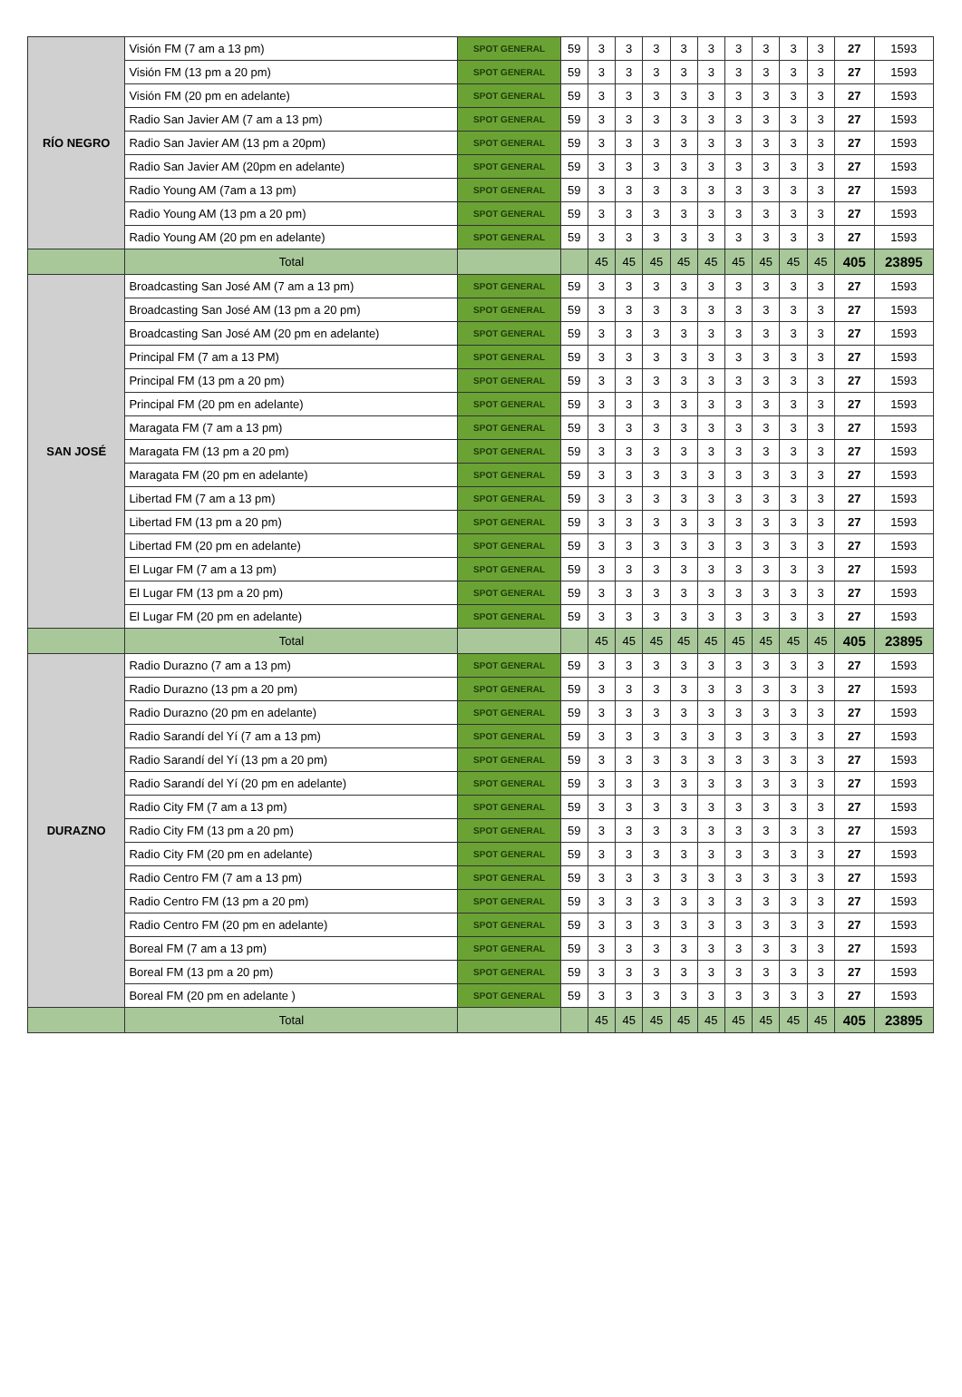| RÍO NEGRO | Visión FM (7 am a 13 pm) | SPOT GENERAL | 59 | 3 | 3 | 3 | 3 | 3 | 3 | 3 | 3 | 3 | 27 | 1593 |
| | Visión FM (13 pm a 20 pm) | SPOT GENERAL | 59 | 3 | 3 | 3 | 3 | 3 | 3 | 3 | 3 | 3 | 27 | 1593 |
| | Visión FM (20 pm en adelante) | SPOT GENERAL | 59 | 3 | 3 | 3 | 3 | 3 | 3 | 3 | 3 | 3 | 27 | 1593 |
| | Radio San Javier AM (7 am a 13 pm) | SPOT GENERAL | 59 | 3 | 3 | 3 | 3 | 3 | 3 | 3 | 3 | 3 | 27 | 1593 |
| | Radio San Javier AM (13 pm a 20pm) | SPOT GENERAL | 59 | 3 | 3 | 3 | 3 | 3 | 3 | 3 | 3 | 3 | 27 | 1593 |
| | Radio San Javier AM (20pm en adelante) | SPOT GENERAL | 59 | 3 | 3 | 3 | 3 | 3 | 3 | 3 | 3 | 3 | 27 | 1593 |
| | Radio Young AM (7am a 13 pm) | SPOT GENERAL | 59 | 3 | 3 | 3 | 3 | 3 | 3 | 3 | 3 | 3 | 27 | 1593 |
| | Radio Young AM (13 pm a 20 pm) | SPOT GENERAL | 59 | 3 | 3 | 3 | 3 | 3 | 3 | 3 | 3 | 3 | 27 | 1593 |
| | Radio Young AM (20 pm en adelante) | SPOT GENERAL | 59 | 3 | 3 | 3 | 3 | 3 | 3 | 3 | 3 | 3 | 27 | 1593 |
| | Total | | | 45 | 45 | 45 | 45 | 45 | 45 | 45 | 45 | 45 | 405 | 23895 |
| SAN JOSÉ | Broadcasting San José AM (7 am a 13 pm) | SPOT GENERAL | 59 | 3 | 3 | 3 | 3 | 3 | 3 | 3 | 3 | 3 | 27 | 1593 |
| | Broadcasting San José AM (13 pm a 20 pm) | SPOT GENERAL | 59 | 3 | 3 | 3 | 3 | 3 | 3 | 3 | 3 | 3 | 27 | 1593 |
| | Broadcasting San José AM (20 pm en adelante) | SPOT GENERAL | 59 | 3 | 3 | 3 | 3 | 3 | 3 | 3 | 3 | 3 | 27 | 1593 |
| | Principal FM (7 am a 13 PM) | SPOT GENERAL | 59 | 3 | 3 | 3 | 3 | 3 | 3 | 3 | 3 | 3 | 27 | 1593 |
| | Principal FM (13 pm a 20 pm) | SPOT GENERAL | 59 | 3 | 3 | 3 | 3 | 3 | 3 | 3 | 3 | 3 | 27 | 1593 |
| | Principal FM (20 pm en adelante) | SPOT GENERAL | 59 | 3 | 3 | 3 | 3 | 3 | 3 | 3 | 3 | 3 | 27 | 1593 |
| | Maragata FM (7 am a 13 pm) | SPOT GENERAL | 59 | 3 | 3 | 3 | 3 | 3 | 3 | 3 | 3 | 3 | 27 | 1593 |
| | Maragata FM (13 pm a 20 pm) | SPOT GENERAL | 59 | 3 | 3 | 3 | 3 | 3 | 3 | 3 | 3 | 3 | 27 | 1593 |
| | Maragata FM (20 pm en adelante) | SPOT GENERAL | 59 | 3 | 3 | 3 | 3 | 3 | 3 | 3 | 3 | 3 | 27 | 1593 |
| | Libertad FM (7 am a 13 pm) | SPOT GENERAL | 59 | 3 | 3 | 3 | 3 | 3 | 3 | 3 | 3 | 3 | 27 | 1593 |
| | Libertad FM (13 pm a 20 pm) | SPOT GENERAL | 59 | 3 | 3 | 3 | 3 | 3 | 3 | 3 | 3 | 3 | 27 | 1593 |
| | Libertad FM (20 pm en adelante) | SPOT GENERAL | 59 | 3 | 3 | 3 | 3 | 3 | 3 | 3 | 3 | 3 | 27 | 1593 |
| | El Lugar FM (7 am a 13 pm) | SPOT GENERAL | 59 | 3 | 3 | 3 | 3 | 3 | 3 | 3 | 3 | 3 | 27 | 1593 |
| | El Lugar FM (13 pm a 20 pm) | SPOT GENERAL | 59 | 3 | 3 | 3 | 3 | 3 | 3 | 3 | 3 | 3 | 27 | 1593 |
| | El Lugar FM (20 pm en adelante) | SPOT GENERAL | 59 | 3 | 3 | 3 | 3 | 3 | 3 | 3 | 3 | 3 | 27 | 1593 |
| | Total | | | 45 | 45 | 45 | 45 | 45 | 45 | 45 | 45 | 45 | 405 | 23895 |
| DURAZNO | Radio Durazno (7 am a 13 pm) | SPOT GENERAL | 59 | 3 | 3 | 3 | 3 | 3 | 3 | 3 | 3 | 3 | 27 | 1593 |
| | Radio Durazno (13 pm a 20 pm) | SPOT GENERAL | 59 | 3 | 3 | 3 | 3 | 3 | 3 | 3 | 3 | 3 | 27 | 1593 |
| | Radio Durazno (20 pm en adelante) | SPOT GENERAL | 59 | 3 | 3 | 3 | 3 | 3 | 3 | 3 | 3 | 3 | 27 | 1593 |
| | Radio Sarandí del Yí (7 am a 13 pm) | SPOT GENERAL | 59 | 3 | 3 | 3 | 3 | 3 | 3 | 3 | 3 | 3 | 27 | 1593 |
| | Radio Sarandí del Yí (13 pm a 20 pm) | SPOT GENERAL | 59 | 3 | 3 | 3 | 3 | 3 | 3 | 3 | 3 | 3 | 27 | 1593 |
| | Radio Sarandí del Yí (20 pm en adelante) | SPOT GENERAL | 59 | 3 | 3 | 3 | 3 | 3 | 3 | 3 | 3 | 3 | 27 | 1593 |
| | Radio City FM (7 am a 13 pm) | SPOT GENERAL | 59 | 3 | 3 | 3 | 3 | 3 | 3 | 3 | 3 | 3 | 27 | 1593 |
| | Radio City FM (13 pm a 20 pm) | SPOT GENERAL | 59 | 3 | 3 | 3 | 3 | 3 | 3 | 3 | 3 | 3 | 27 | 1593 |
| | Radio City FM (20 pm en adelante) | SPOT GENERAL | 59 | 3 | 3 | 3 | 3 | 3 | 3 | 3 | 3 | 3 | 27 | 1593 |
| | Radio Centro FM (7 am a 13 pm) | SPOT GENERAL | 59 | 3 | 3 | 3 | 3 | 3 | 3 | 3 | 3 | 3 | 27 | 1593 |
| | Radio Centro FM (13 pm a 20 pm) | SPOT GENERAL | 59 | 3 | 3 | 3 | 3 | 3 | 3 | 3 | 3 | 3 | 27 | 1593 |
| | Radio Centro FM (20 pm en adelante) | SPOT GENERAL | 59 | 3 | 3 | 3 | 3 | 3 | 3 | 3 | 3 | 3 | 27 | 1593 |
| | Boreal FM (7 am a 13 pm) | SPOT GENERAL | 59 | 3 | 3 | 3 | 3 | 3 | 3 | 3 | 3 | 3 | 27 | 1593 |
| | Boreal FM (13 pm a 20 pm) | SPOT GENERAL | 59 | 3 | 3 | 3 | 3 | 3 | 3 | 3 | 3 | 3 | 27 | 1593 |
| | Boreal FM (20 pm en adelante ) | SPOT GENERAL | 59 | 3 | 3 | 3 | 3 | 3 | 3 | 3 | 3 | 3 | 27 | 1593 |
| | Total | | | 45 | 45 | 45 | 45 | 45 | 45 | 45 | 45 | 45 | 405 | 23895 |